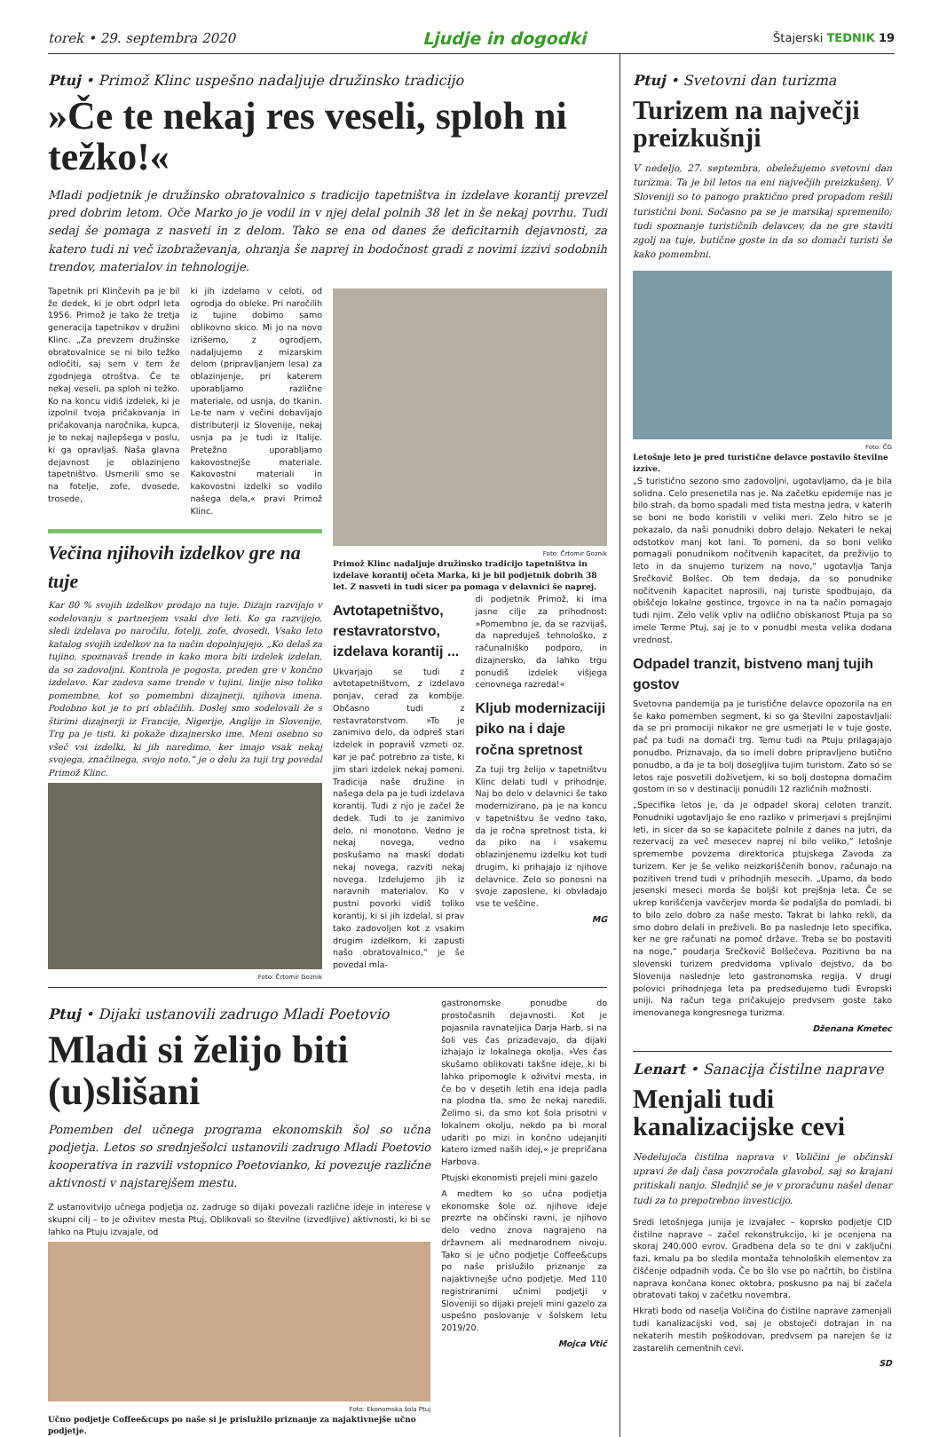torek • 29. septembra 2020 Ljudje in dogodki Štajerski TEDNIK 19
Ptuj • Primož Klinc uspešno nadaljuje družinsko tradicijo
»Če te nekaj res veseli, sploh ni težko!«
Mladi podjetnik je družinsko obratovalnico s tradicijo tapetništva in izdelave korantij prevzel pred dobrim letom. Oče Marko jo je vodil in v njej delal polnih 38 let in še nekaj povrhu. Tudi sedaj še pomaga z nasveti in z delom. Tako se ena od danes že deficitarnih dejavnosti, za katero tudi ni več izobraževanja, ohranja še naprej in bodočnost gradi z novimi izzivi sodobnih trendov, materialov in tehnologije.
Tapetnik pri Klinčevih pa je bil že dedek, ki je obrt odprl leta 1956. Primož je tako že tretja generacija tapetnikov v družini Klinc. „Za prevzem družinske obratovalnice se ni bilo težko odločiti, saj sem v tem že zgodnjega otroštva. Če te nekaj veseli, pa sploh ni težko. Ko na koncu vidiš izdelek, ki je izpolnil tvoja pričakovanja in pričakovanja naročnika, kupca, je to nekaj najlepšega v poslu, ki ga opravljaš. Naša glavna dejavnost je oblazinjeno tapetništvo. Usmerili smo se na fotelje, zofe, dvosede, trosede,
ki jih izdelamo v celoti, od ogrodja do obleke. Pri naročilih iz tujine dobimo samo oblikovno skico. Mi jo na novo izrišemo, z ogrodjem, nadaljujemo z mizarskim delom (pripravljanjem lesa) za oblazinjenje, pri katerem uporabljamo različne materiale, od usnja, do tkanin. Le-te nam v večini dobavljajo distributerji iz Slovenije, nekaj usnja pa je tudi iz Italije. Pretežno uporabljamo kakovostnejše materiale. Kakovostni materiali in kakovostni izdelki so vodilo našega dela,« pravi Primož Klinc.
Večina njihovih izdelkov gre na tuje
Kar 80 % svojih izdelkov prodajo na tuje. Dizajn razvijajo v sodelovanju s partnerjem vsaki dve leti. Ko ga razvijejo, sledi izdelava po naročilu, fotelji, zofe, dvosedi. Vsako leto katalog svojih izdelkov na ta način dopolnjujejo. „Ko delaš za tujino, spoznavaš trende in kako mora biti izdelek izdelan, da so zadovoljni. Kontrola je pogosta, preden gre v končno izdelavo. Kar zadeva same trende v tujini, linije niso toliko pomembne, kot so pomembni dizajnerji, njihova imena. Podobno kot je to pri oblačilih. Doslej smo sodelovali že s štirimi dizajnerji iz Francije, Nigerije, Anglije in Slovenije. Trg pa je tisti, ki pokaže dizajnersko ime. Meni osebno so všeč vsi izdelki, ki jih naredimo, ker imajo vsak nekaj svojega, značilnega, svojo noto,“ je o delu za tuji trg povedal Primož Klinc.
Foto: Črtomir Goznik
Foto: Črtomir Goznik
Primož Klinc nadaljuje družinsko tradicijo tapetništva in izdelave korantij očeta Marka, ki je bil podjetnik dobrih 38 let. Z nasveti in tudi sicer pa pomaga v delavnici še naprej.
Avtotapetništvo, restavratorstvo, izdelava korantij ...
Ukvarjajo se tudi z avtotapetništvom, z izdelavo ponjav, cerad za kombije. Občasno tudi z restavratorstvom. »To je zanimivo delo, da odpreš stari izdelek in popraviš vzmeti oz. kar je pač potrebno za tiste, ki jim stari izdelek nekaj pomeni. Tradicija naše družine in našega dela pa je tudi izdelava korantij. Tudi z njo je začel že dedek. Tudi to je zanimivo delo, ni monotono. Vedno je nekaj novega, vedno poskušamo na maski dodati nekaj novega, razviti nekaj novega. Izdelujemo jih iz naravnih materialov. Ko v pustni povorki vidiš toliko korantij, ki si jih izdelal, si prav tako zadovoljen kot z vsakim drugim izdelkom, ki zapusti našo obratovalnico,“ je še povedal mla-
di podjetnik Primož, ki ima jasne cilje za prihodnost: »Pomembno je, da se razvijaš, da napreduješ tehnološko, z računalniško podporo, in dizajnersko, da lahko trgu ponudiš izdelek višjega cenovnega razreda!«
Kljub modernizaciji piko na i daje ročna spretnost
Za tuji trg želijo v tapetništvu Klinc delati tudi v prihodnje. Naj bo delo v delavnici še tako modernizirano, pa je na koncu v tapetništvu še vedno tako, da je ročna spretnost tista, ki da piko na i vsakemu oblazinjenemu izdelku kot tudi drugim, ki prihajajo iz njihove delavnice. Zelo so ponosni na svoje zaposlene, ki obvladajo vse te veščine.
MG
Ptuj • Dijaki ustanovili zadrugo Mladi Poetovio
Mladi si želijo biti (u)slišani
Pomemben del učnega programa ekonomskih šol so učna podjetja. Letos so srednješolci ustanovili zadrugo Mladi Poetovio kooperativa in razvili vstopnico Poetovianko, ki povezuje različne aktivnosti v najstarejšem mestu.
Z ustanovitvijo učnega podjetja oz. zadruge so dijaki povezali različne ideje in interese v skupni cilj – to je oživitev mesta Ptuj. Oblikovali so številne (izvedljive) aktivnosti, ki bi se lahko na Ptuju izvajale, od
Foto: Ekonomska šola Ptuj
Učno podjetje Coffee&cups po naše si je prislužilo priznanje za najaktivnejše učno podjetje.
gastronomske ponudbe do prostočasnih dejavnosti. Kot je pojasnila ravnateljica Darja Harb, si na šoli ves čas prizadevajo, da dijaki izhajajo iz lokalnega okolja. »Ves čas skušamo oblikovati takšne ideje, ki bi lahko pripomogle k oživitvi mesta, in če bo v desetih letih ena ideja padla na plodna tla, smo že nekaj naredili. Želimo si, da smo kot šola prisotni v lokalnem okolju, nekdo pa bi moral udariti po mizi in končno udejanjiti katero izmed naših idej,« je prepričana Harbova.
Ptujski ekonomisti prejeli mini gazelo
A medtem ko so učna podjetja ekonomske šole oz. njihove ideje prezrte na občinski ravni, je njihovo delo vedno znova nagrajeno na državnem ali mednarodnem nivoju. Tako si je učno podjetje Coffee&cups po naše prislužilo priznanje za najaktivnejše učno podjetje. Med 110 registriranimi učnimi podjetji v Sloveniji so dijaki prejeli mini gazelo za uspešno poslovanje v šolskem letu 2019/20.
Mojca Vtič
Ptuj • Svetovni dan turizma
Turizem na največji preizkušnji
V nedeljo, 27. septembra, obeležujemo svetovni dan turizma. Ta je bil letos na eni največjih preizkušenj. V Sloveniji so to panogo praktično pred propadom rešili turistični boni. Sočasno pa se je marsikaj spremenilo; tudi spoznanje turističnih delavcev, da ne gre staviti zgolj na tuje, butične goste in da so domači turisti še kako pomembni.
Foto: ČG
Letošnje leto je pred turistične delavce postavilo številne izzive.
„S turistično sezono smo zadovoljni, ugotavljamo, da je bila solidna. Celo presenetila nas je. Na začetku epidemije nas je bilo strah, da bomo spadali med tista mestna jedra, v katerih se boni ne bodo koristili v veliki meri. Zelo hitro se je pokazalo, da naši ponudniki dobro delajo. Nekateri le nekaj odstotkov manj kot lani. To pomeni, da so boni veliko pomagali ponudnikom nočitvenih kapacitet, da preživijo to leto in da snujemo turizem na novo,“ ugotavlja Tanja Srečkovič Bolšec. Ob tem dodaja, da so ponudnike nočitvenih kapacitet naprosili, naj turiste spodbujajo, da obiščejo lokalne gostince, trgovce in na ta način pomagajo tudi njim. Zelo velik vpliv na odlično obiskanost Ptuja pa so imele Terme Ptuj, saj je to v ponudbi mesta velika dodana vrednost.
Odpadel tranzit, bistveno manj tujih gostov
Svetovna pandemija pa je turistične delavce opozorila na en še kako pomemben segment, ki so ga številni zapostavljali: da se pri promociji nikakor ne gre usmerjati le v tuje goste, pač pa tudi na domači trg. Temu tudi na Ptuju prilagajajo ponudbo. Priznavajo, da so imeli dobro pripravljeno butično ponudbo, a da je ta bolj dosegljiva tujim turistom. Zato so se letos raje posvetili doživetjem, ki so bolj dostopna domačim gostom in so v destinaciji ponudili 12 različnih možnosti.
„Specifika letos je, da je odpadel skoraj celoten tranzit. Ponudniki ugotavljajo še eno razliko v primerjavi s prejšnjimi leti, in sicer da so se kapacitete polnile z danes na jutri, da rezervacij za več mesecev naprej ni bilo veliko,“ letošnje spremembe povzema direktorica ptujskega Zavoda za turizem. Ker je še veliko neizkoriščenih bonov, računajo na pozitiven trend tudi v prihodnjih mesecih. „Upamo, da bodo jesenski meseci morda še boljši kot prejšnja leta. Če se ukrep koriščenja vavčerjev morda še podaljša do pomladi, bi to bilo zelo dobro za naše mesto. Takrat bi lahko rekli, da smo dobro delali in preživeli. Bo pa naslednje leto specifika, ker ne gre računati na pomoč države. Treba se bo postaviti na noge,“ poudarja Srečkovič Bolšečeva. Pozitivno bo na slovenski turizem predvidoma vplivalo dejstvo, da bo Slovenija naslednje leto gastronomska regija. V drugi polovici prihodnjega leta pa predsedujemo tudi Evropski uniji. Na račun tega pričakujejo predvsem goste tako imenovanega kongresnega turizma.
Dženana Kmetec
Lenart • Sanacija čistilne naprave
Menjali tudi kanalizacijske cevi
Nedelujoča čistilna naprava v Voličini je občinski upravi že dalj časa povzročala glavobol, saj so krajani pritiskali nanjo. Slednjič se je v proračunu našel denar tudi za to prepotrebno investicijo.
Sredi letošnjega junija je izvajalec – koprsko podjetje CID čistilne naprave – začel rekonstrukcijo, ki je ocenjena na skoraj 240.000 evrov. Gradbena dela so te dni v zaključni fazi, kmalu pa bo sledila montaža tehnoloških elementov za čiščenje odpadnih voda. Če bo šlo vse po načrtih, bo čistilna naprava končana konec oktobra, poskusno pa naj bi začela obratovati takoj v začetku novembra.
Hkrati bodo od naselja Voličina do čistilne naprave zamenjali tudi kanalizacijski vod, saj je obstoječi dotrajan in na nekaterih mestih poškodovan, predvsem pa narejen še iz zastarelih cementnih cevi.
SD